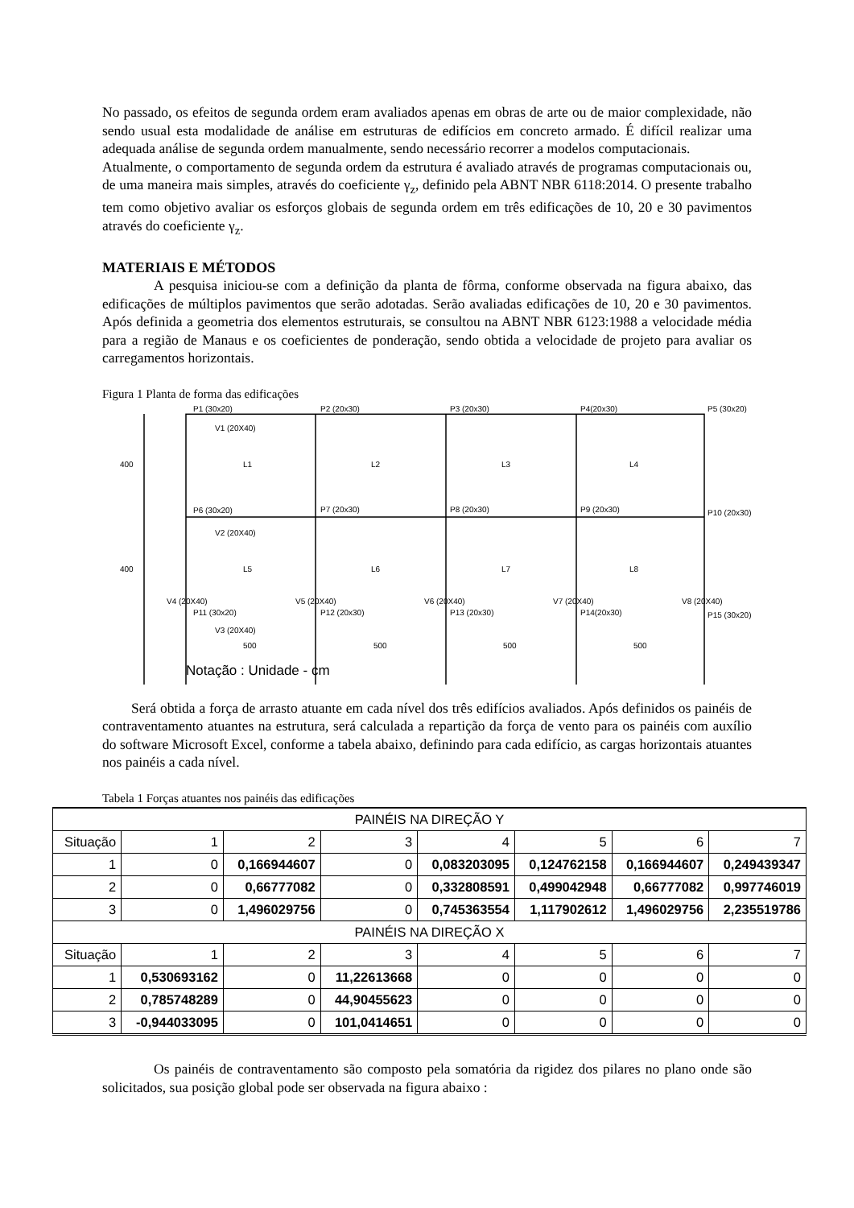No passado, os efeitos de segunda ordem eram avaliados apenas em obras de arte ou de maior complexidade, não sendo usual esta modalidade de análise em estruturas de edifícios em concreto armado. É difícil realizar uma adequada análise de segunda ordem manualmente, sendo necessário recorrer a modelos computacionais.
Atualmente, o comportamento de segunda ordem da estrutura é avaliado através de programas computacionais ou, de uma maneira mais simples, através do coeficiente γ<sub>z</sub>, definido pela ABNT NBR 6118:2014. O presente trabalho tem como objetivo avaliar os esforços globais de segunda ordem em três edificações de 10, 20 e 30 pavimentos através do coeficiente γ<sub>z</sub>.
MATERIAIS E MÉTODOS
A pesquisa iniciou-se com a definição da planta de fôrma, conforme observada na figura abaixo, das edificações de múltiplos pavimentos que serão adotadas. Serão avaliadas edificações de 10, 20 e 30 pavimentos. Após definida a geometria dos elementos estruturais, se consultou na ABNT NBR 6123:1988 a velocidade média para a região de Manaus e os coeficientes de ponderação, sendo obtida a velocidade de projeto para avaliar os carregamentos horizontais.
Figura 1 Planta de forma das edificações
P1 (30x20)
P2 (20x30)
P3 (20x30)
P4(20x30)
P5 (30x20)
V1 (20X40)
L1
L2
L3
L4
P6 (30x20)
P7 (20x30)
P8 (20x30)
P9 (20x30)
P10 (20x30)
V2 (20X40)
L5
L6
L7
L8
V4 (20X40)
V5 (20X40)
V6 (20X40)
V7 (20X40)
V8 (20X40)
P11 (30x20)
P12 (20x30)
P13 (20x30)
P14(20x30)
P15 (30x20)
V3 (20X40)
400
400
500
500
500
500
Notação : Unidade - cm
Será obtida a força de arrasto atuante em cada nível dos três edifícios avaliados. Após definidos os painéis de contraventamento atuantes na estrutura, será calculada a repartição da força de vento para os painéis com auxílio do software Microsoft Excel, conforme a tabela abaixo, definindo para cada edifício, as cargas horizontais atuantes nos painéis a cada nível.
Tabela 1 Forças atuantes nos painéis das edificações
| PAINÉIS NA DIREÇÃO Y | | | | | | | |
| Situação | 1 | 2 | 3 | 4 | 5 | 6 | 7 |
| 1 | 0 | 0,166944607 | 0 | 0,083203095 | 0,124762158 | 0,166944607 | 0,249439347 |
| 2 | 0 | 0,66777082 | 0 | 0,332808591 | 0,499042948 | 0,66777082 | 0,997746019 |
| 3 | 0 | 1,496029756 | 0 | 0,745363554 | 1,117902612 | 1,496029756 | 2,235519786 |
| PAINÉIS NA DIREÇÃO X | | | | | | | |
| Situação | 1 | 2 | 3 | 4 | 5 | 6 | 7 |
| 1 | 0,530693162 | 0 | 11,22613668 | 0 | 0 | 0 | 0 |
| 2 | 0,785748289 | 0 | 44,90455623 | 0 | 0 | 0 | 0 |
| 3 | -0,944033095 | 0 | 101,0414651 | 0 | 0 | 0 | 0 |
Os painéis de contraventamento são composto pela somatória da rigidez dos pilares no plano onde são solicitados, sua posição global pode ser observada na figura abaixo :